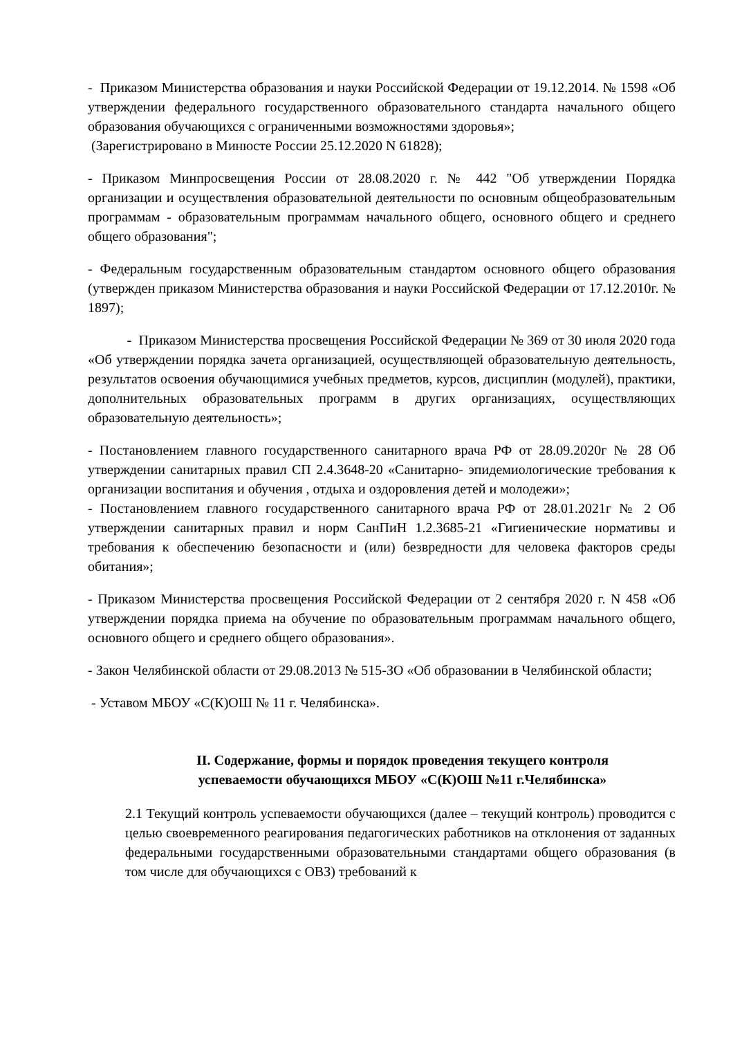- Приказом Министерства образования и науки Российской Федерации от 19.12.2014. № 1598 «Об утверждении федерального государственного образовательного стандарта начального общего образования обучающихся с ограниченными возможностями здоровья»;
(Зарегистрировано в Минюсте России 25.12.2020 N 61828);
- Приказом Минпросвещения России от 28.08.2020 г. № 442 "Об утверждении Порядка организации и осуществления образовательной деятельности по основным общеобразовательным программам - образовательным программам начального общего, основного общего и среднего общего образования";
- Федеральным государственным образовательным стандартом основного общего образования (утвержден приказом Министерства образования и науки Российской Федерации от 17.12.2010г. № 1897);
- Приказом Министерства просвещения Российской Федерации № 369 от 30 июля 2020 года «Об утверждении порядка зачета организацией, осуществляющей образовательную деятельность, результатов освоения обучающимися учебных предметов, курсов, дисциплин (модулей), практики, дополнительных образовательных программ в других организациях, осуществляющих образовательную деятельность»;
- Постановлением главного государственного санитарного врача РФ от 28.09.2020г № 28 Об утверждении санитарных правил СП 2.4.3648-20 «Санитарно- эпидемиологические требования к организации воспитания и обучения , отдыха и оздоровления детей и молодежи»;
- Постановлением главного государственного санитарного врача РФ от 28.01.2021г № 2 Об утверждении санитарных правил и норм СанПиН 1.2.3685-21 «Гигиенические нормативы и требования к обеспечению безопасности и (или) безвредности для человека факторов среды обитания»;
- Приказом Министерства просвещения Российской Федерации от 2 сентября 2020 г. N 458 «Об утверждении порядка приема на обучение по образовательным программам начального общего, основного общего и среднего общего образования».
- Закон Челябинской области от 29.08.2013 № 515-ЗО «Об образовании в Челябинской области;
- Уставом МБОУ «С(К)ОШ № 11 г. Челябинска».
II. Содержание, формы и порядок проведения текущего контроля
успеваемости обучающихся МБОУ «С(К)ОШ №11 г.Челябинска»
2.1 Текущий контроль успеваемости обучающихся (далее – текущий контроль) проводится с целью своевременного реагирования педагогических работников на отклонения от заданных федеральными государственными образовательными стандартами общего образования (в том числе для обучающихся с ОВЗ) требований к